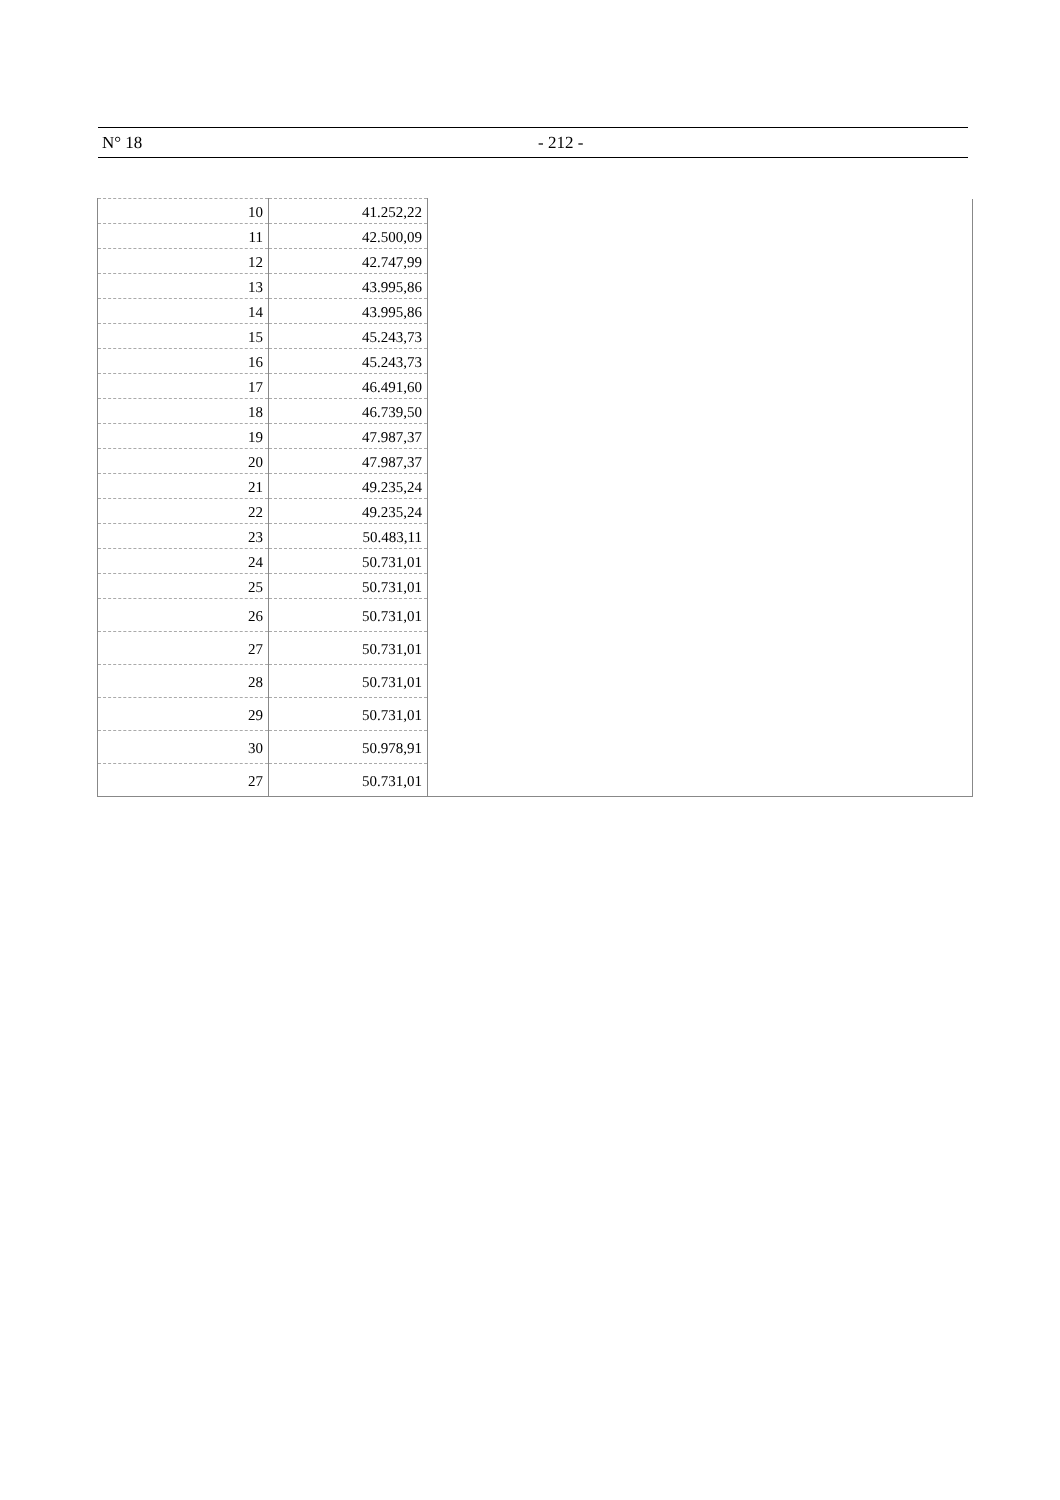N° 18 - 212 -
| 10 | 41.252,22 | |
| 11 | 42.500,09 | |
| 12 | 42.747,99 | |
| 13 | 43.995,86 | |
| 14 | 43.995,86 | |
| 15 | 45.243,73 | |
| 16 | 45.243,73 | |
| 17 | 46.491,60 | |
| 18 | 46.739,50 | |
| 19 | 47.987,37 | |
| 20 | 47.987,37 | |
| 21 | 49.235,24 | |
| 22 | 49.235,24 | |
| 23 | 50.483,11 | |
| 24 | 50.731,01 | |
| 25 | 50.731,01 | |
| 26 | 50.731,01 | |
| 27 | 50.731,01 | |
| 28 | 50.731,01 | |
| 29 | 50.731,01 | |
| 30 | 50.978,91 | |
| 27 | 50.731,01 | |